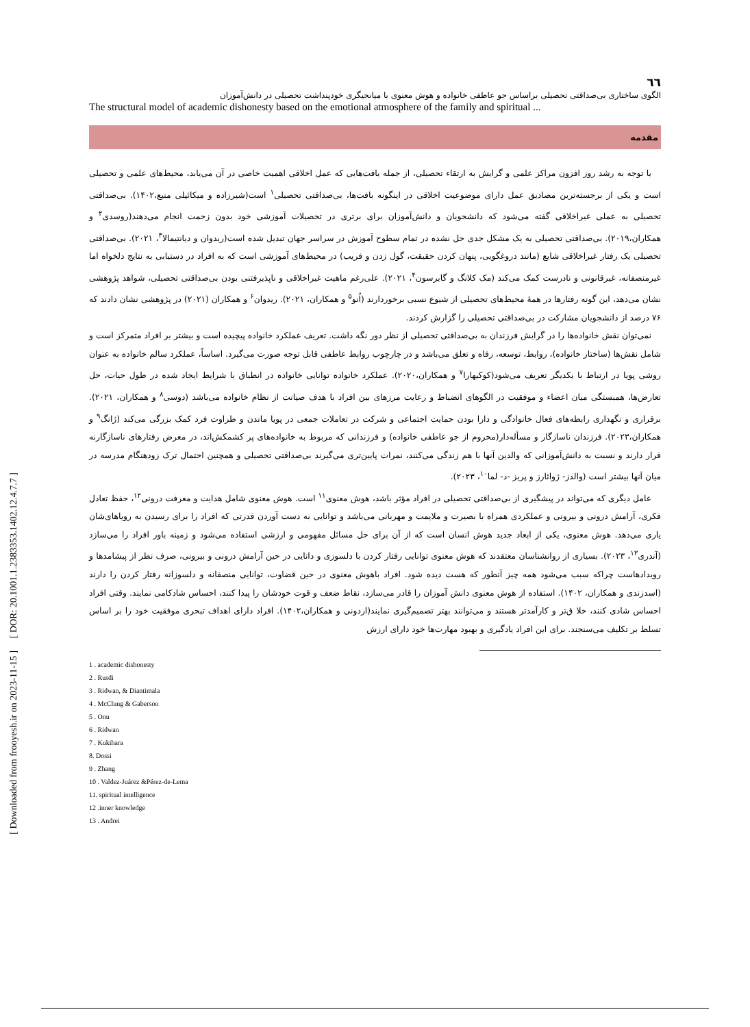[ Downloaded from frooyesh.ir on 2023-11-15 ] [ DOR: 20.1001.1.2383353.1402.12.4.7.7 ]
٦٦
الگوی ساختاری بی‌صداقتی تحصیلی براساس جو عاطفی خانواده و هوش معنوی با میانجیگری خودپنداشت تحصیلی در دانش‌آموزان
The structural model of academic dishonesty based on the emotional atmosphere of the family and spiritual ...
مقدمه
با توجه به رشد روز افزون مراکز علمی و گرایش به ارتقاء تحصیلی، از جمله بافت‌هایی که عمل اخلاقی اهمیت خاصی در آن می‌یابد، محیط‌های علمی و تحصیلی است و یکی از برجسته‌ترین مصادیق عمل دارای موضوعیت اخلاقی در اینگونه بافت‌ها، بی‌صداقتی تحصیلی<sup>۱</sup> است(شیرزاده و میکائیلی منیع،۱۴۰۲). بی‌صداقتی تحصیلی به عملی غیراخلاقی گفته می‌شود که دانشجویان و دانش‌آموزان برای برتری در تحصیلات آموزشی خود بدون زحمت انجام می‌دهند(روسدی<sup>۲</sup> و همکاران،۲۰۱۹). بی‌صداقتی تحصیلی به یک مشکل جدی حل نشده در تمام سطوح آموزش در سراسر جهان تبدیل شده است(ریدوان و دیانتیمالا<sup>۳</sup>، ۲۰۲۱). بی‌صداقتی تحصیلی یک رفتار غیراخلاقی شایع (مانند دروغگویی، پنهان کردن حقیقت، گول زدن و فریب) در محیط‌های آموزشی است که به افراد در دستیابی به نتایج دلخواه اما غیرمنصفانه، غیرقانونی و نادرست کمک می‌کند (مک کلانگ و گابرسون<sup>۴</sup>، ۲۰۲۱). علی‌رغم ماهیت غیراخلاقی و ناپذیرفتنی بودن بی‌صداقتی تحصیلی، شواهد پژوهشی نشان می‌دهد، این گونه رفتارها در همهٔ محیط‌های تحصیلی از شیوع نسبی برخوردارند (اُنو<sup>۵</sup> و همکاران، ۲۰۲۱). ریدوان<sup>۶</sup> و همکاران (۲۰۲۱) در پژوهشی نشان دادند که ۷۶ درصد از دانشجویان مشارکت در بی‌صداقتی تحصیلی را گزارش کردند.
نمی‌توان نقش خانواده‌ها را در گرایش فرزندان به بی‌صداقتی تحصیلی از نظر دور نگه داشت. تعریف عملکرد خانواده پیچیده است و بیشتر بر افراد متمرکز است و شامل نقش‌ها (ساختار خانواده)، روابط، توسعه، رفاه و تعلق می‌باشد و در چارچوب روابط عاطفی قابل توجه صورت می‌گیرد. اساساً، عملکرد سالم خانواده به عنوان روشی پویا در ارتباط با یکدیگر تعریف می‌شود(کوکیهارا<sup>۷</sup> و همکاران،۲۰۲۰). عملکرد خانواده توانایی خانواده در انطباق با شرایط ایجاد شده در طول حیات، حل تعارض‌ها، همبستگی میان اعضاء و موفقیت در الگوهای انضباط و رعایت مرزهای بین افراد با هدف صیانت از نظام خانواده می‌باشد (دوسی<sup>۸</sup> و همکاران، ۲۰۲۱). برقراری و نگهداری رابطه‌های فعال خانوادگی و دارا بودن حمایت اجتماعی و شرکت در تعاملات جمعی در پویا ماندن و طراوت فرد کمک بزرگی می‌کند (ژانگ<sup>۹</sup> و همکاران،۲۰۲۳). فرزندان ناسازگار و مسأله‌دار(محروم از جو عاطفی خانواده) و فرزندانی که مربوط به خانواده‌های پر کشمکش‌اند، در معرض رفتارهای ناسازگارنه قرار دارند و نسبت به دانش‌آموزانی که والدین آنها با هم زندگی می‌کنند، نمرات پایین‌تری می‌گیرند بی‌صداقتی تحصیلی و همچنین احتمال ترک زودهنگام مدرسه در میان آنها بیشتر است (والدز- ژوائارز و پریز -د- لما<sup>۱۰</sup>، ۲۰۲۳).
عامل دیگری که می‌تواند در پیشگیری از بی‌صداقتی تحصیلی در افراد مؤثر باشد، هوش معنوی<sup>۱۱</sup> است. هوش معنوی شامل هدایت و معرفت درونی<sup>۱۲</sup>، حفظ تعادل فکری، آرامش درونی و بیرونی و عملکردی همراه با بصیرت و ملایمت و مهربانی می‌باشد و توانایی به دست آوردن قدرتی که افراد را برای رسیدن به رویاهای‌شان یاری می‌دهد. هوش معنوی، یکی از ابعاد جدید هوش انسان است که از آن برای حل مسائل مفهومی و ارزشی استفاده می‌شود و زمینه باور افراد را می‌سازد (آندری<sup>۱۳</sup>، ۲۰۲۳). بسیاری از روانشناسان معتقدند که هوش معنوی توانایی رفتار کردن با دلسوزی و دانایی در حین آرامش درونی و بیرونی، صرف نظر از پیشامدها و رویدادهاست چراکه سبب می‌شود همه چیز آنطور که هست دیده شود. افراد باهوش معنوی در حین قضاوت، توانایی منصفانه و دلسوزانه رفتار کردن را دارند (اسدزندی و همکاران، ۱۴۰۲). استفاده از هوش معنوی دانش آموزان را قادر می‌سازد، نقاط ضعف و قوت خودشان را پیدا کنند، احساس شادکامی نمایند. وقتی افراد احساس شادی کنند، خلا ق‌تر و کارآمدتر هستند و می‌توانند بهتر تصمیم‌گیری نمایند(اردونی و همکاران،۱۴۰۲). افراد دارای اهداف تبحری موفقیت خود را بر اساس تسلط بر تکلیف می‌سنجند. برای این افراد یادگیری و بهبود مهارت‌ها خود دارای ارزش
1 . academic dishonesty
2 . Rusdi
3 . Ridwan, & Diantimala
4 . McClung & Gaberson
5 . Onu
6 . Ridwan
7 . Kukihara
8. Dossi
9 . Zhang
10 . Valdez-Juárez &Pérez-de-Lema
11. spiritual intelligence
12 .inner knowledge
13 . Andrei